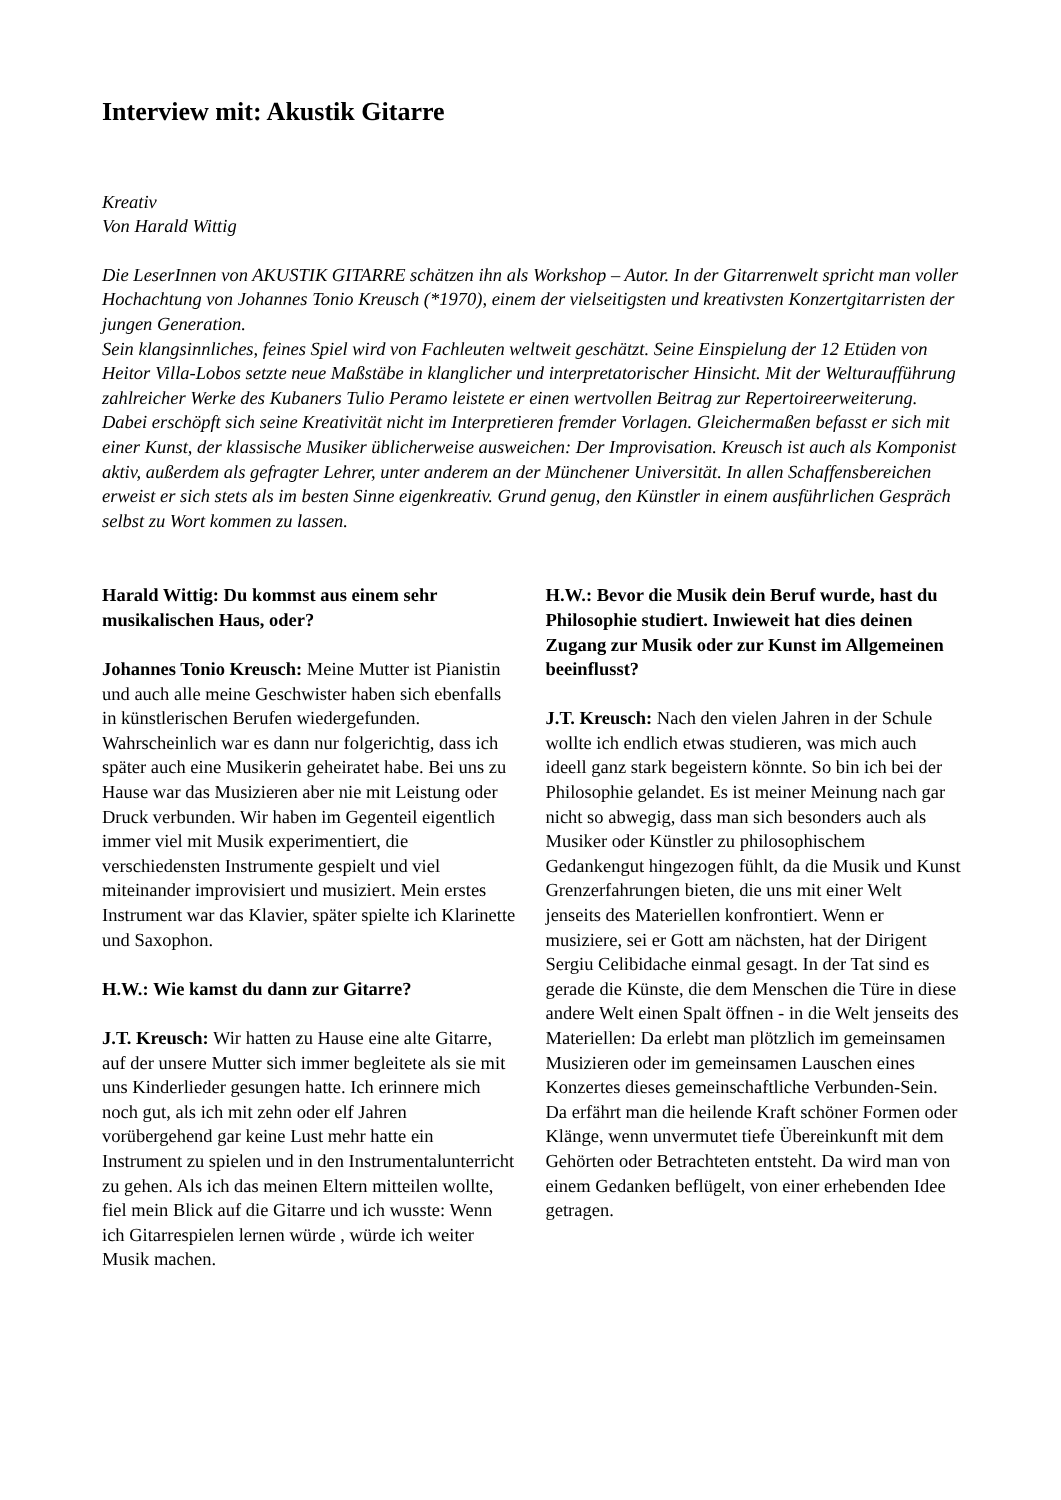Interview mit: Akustik Gitarre
Kreativ
Von Harald Wittig
Die LeserInnen von AKUSTIK GITARRE schätzen ihn als Workshop – Autor. In der Gitarrenwelt spricht man voller Hochachtung von Johannes Tonio Kreusch (*1970), einem der vielseitigsten und kreativsten Konzertgitarristen der jungen Generation.
Sein klangsinnliches, feines Spiel wird von Fachleuten weltweit geschätzt. Seine Einspielung der 12 Etüden von Heitor Villa-Lobos setzte neue Maßstäbe in klanglicher und interpretatorischer Hinsicht. Mit der Welturaufführung zahlreicher Werke des Kubaners Tulio Peramo leistete er einen wertvollen Beitrag zur Repertoireerweiterung. Dabei erschöpft sich seine Kreativität nicht im Interpretieren fremder Vorlagen. Gleichermaßen befasst er sich mit einer Kunst, der klassische Musiker üblicherweise ausweichen: Der Improvisation. Kreusch ist auch als Komponist aktiv, außerdem als gefragter Lehrer, unter anderem an der Münchener Universität. In allen Schaffensbereichen erweist er sich stets als im besten Sinne eigenkreativ. Grund genug, den Künstler in einem ausführlichen Gespräch selbst zu Wort kommen zu lassen.
Harald Wittig: Du kommst aus einem sehr musikalischen Haus, oder?
Johannes Tonio Kreusch: Meine Mutter ist Pianistin und auch alle meine Geschwister haben sich ebenfalls in künstlerischen Berufen wiedergefunden. Wahrscheinlich war es dann nur folgerichtig, dass ich später auch eine Musikerin geheiratet habe. Bei uns zu Hause war das Musizieren aber nie mit Leistung oder Druck verbunden. Wir haben im Gegenteil eigentlich immer viel mit Musik experimentiert, die verschiedensten Instrumente gespielt und viel miteinander improvisiert und musiziert. Mein erstes Instrument war das Klavier, später spielte ich Klarinette und Saxophon.
H.W.: Wie kamst du dann zur Gitarre?
J.T. Kreusch: Wir hatten zu Hause eine alte Gitarre, auf der unsere Mutter sich immer begleitete als sie mit uns Kinderlieder gesungen hatte. Ich erinnere mich noch gut, als ich mit zehn oder elf Jahren vorübergehend gar keine Lust mehr hatte ein Instrument zu spielen und in den Instrumentalunterricht zu gehen. Als ich das meinen Eltern mitteilen wollte, fiel mein Blick auf die Gitarre und ich wusste: Wenn ich Gitarrespielen lernen würde , würde ich weiter Musik machen.
H.W.: Bevor die Musik dein Beruf wurde, hast du Philosophie studiert. Inwieweit hat dies deinen Zugang zur Musik oder zur Kunst im Allgemeinen beeinflusst?
J.T. Kreusch: Nach den vielen Jahren in der Schule wollte ich endlich etwas studieren, was mich auch ideell ganz stark begeistern könnte. So bin ich bei der Philosophie gelandet. Es ist meiner Meinung nach gar nicht so abwegig, dass man sich besonders auch als Musiker oder Künstler zu philosophischem Gedankengut hingezogen fühlt, da die Musik und Kunst Grenzerfahrungen bieten, die uns mit einer Welt jenseits des Materiellen konfrontiert. Wenn er musiziere, sei er Gott am nächsten, hat der Dirigent Sergiu Celibidache einmal gesagt. In der Tat sind es gerade die Künste, die dem Menschen die Türe in diese andere Welt einen Spalt öffnen - in die Welt jenseits des Materiellen: Da erlebt man plötzlich im gemeinsamen Musizieren oder im gemeinsamen Lauschen eines Konzertes dieses gemeinschaftliche Verbunden-Sein. Da erfährt man die heilende Kraft schöner Formen oder Klänge, wenn unvermutet tiefe Übereinkunft mit dem Gehörten oder Betrachteten entsteht. Da wird man von einem Gedanken beflügelt, von einer erhebenden Idee getragen.